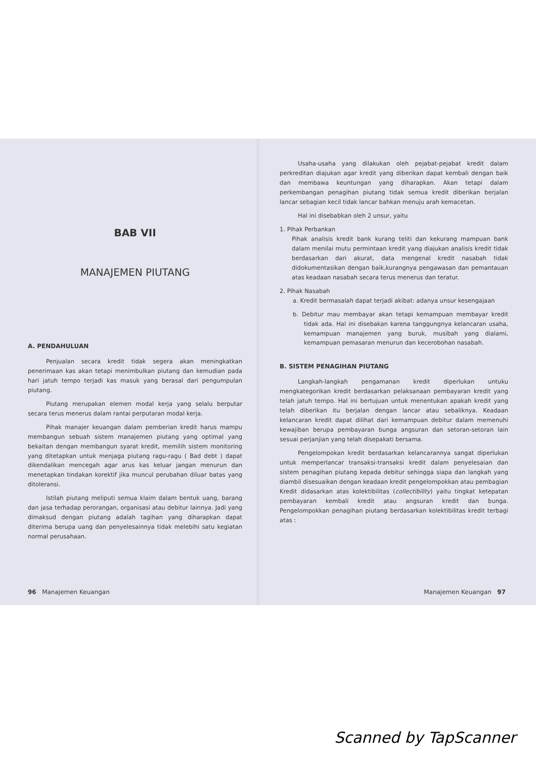BAB VII
MANAJEMEN PIUTANG
A. PENDAHULUAN
Penjualan secara kredit tidak segera akan meningkatkan penerimaan kas akan tetapi menimbulkan piutang dan kemudian pada hari jatuh tempo terjadi kas masuk yang berasal dari pengumpulan piutang.
Piutang merupakan elemen modal kerja yang selalu berputar secara terus menerus dalam rantai perputaran modal kerja.
Pihak manajer keuangan dalam pemberian kredit harus mampu membangun sebuah sistem manajemen piutang yang optimal yang bekaitan dengan membangun syarat kredit, memilih sistem monitoring yang ditetapkan untuk menjaga piutang ragu-ragu ( Bad debt ) dapat dikendalikan mencegah agar arus kas keluar jangan menurun dan menetapkan tindakan korektif jika muncul perubahan diluar batas yang ditoleransi.
Istilah piutang meliputi semua klaim dalam bentuk uang, barang dan jasa terhadap perorangan, organisasi atau debitur lainnya. Jadi yang dimaksud dengan piutang adalah tagihan yang diharapkan dapat diterima berupa uang dan penyelesainnya tidak melebihi satu kegiatan normal perusahaan.
96 Manajemen Keuangan
Usaha-usaha yang dilakukan oleh pejabat-pejabat kredit dalam perkreditan diajukan agar kredit yang diberikan dapat kembali dengan baik dan membawa keuntungan yang diharapkan. Akan tetapi dalam perkembangan penagihan piutang tidak semua kredit diberikan berjalan lancar sebagian kecil tidak lancar bahkan menuju arah kemacetan.
Hal ini disebabkan oleh 2 unsur, yaitu
1. Pihak Perbankan
Pihak analisis kredit bank kurang teliti dan kekurang mampuan bank dalam menilai mutu permintaan kredit yang diajukan analisis kredit tidak berdasarkan dari akurat, data mengenal kredit nasabah tidak didokumentasikan dengan baik,kurangnya pengawasan dan pemantauan atas keadaan nasabah secara terus menerus dan teratur.
2. Pihak Nasabah
a. Kredit bermasalah dapat terjadi akibat: adanya unsur kesengajaan
b. Debitur mau membayar akan tetapi kemampuan membayar kredit tidak ada. Hal ini disebakan karena tanggungnya kelancaran usaha, kemampuan manajemen yang buruk, musibah yang dialami, kemampuan pemasaran menurun dan kecerobohan nasabah.
B. SISTEM PENAGIHAN PIUTANG
Langkah-langkah pengamanan kredit diperlukan untuku mengkategorikan kredit berdasarkan pelaksanaan pembayaran kredit yang telah jatuh tempo. Hal ini bertujuan untuk menentukan apakah kredit yang telah diberikan itu berjalan dengan lancar atau sebaliknya. Keadaan kelancaran kredit dapat dilihat dari kemampuan debitur dalam memenuhi kewajiban berupa pembayaran bunga angsuran dan setoran-setoran lain sesuai perjanjian yang telah disepakati bersama.
Pengelompokan kredit berdasarkan kelancarannya sangat diperlukan untuk memperlancar transaksi-transaksi kredit dalam penyelesaian dan sistem penagihan piutang kepada debitur sehingga siapa dan langkah yang diambil disesuaikan dengan keadaan kredit pengelompokkan atau pembagian Kredit didasarkan atas kolektibilitas (collectibility) yaitu tingkat ketepatan pembayaran kembali kredit atau angsuran kredit dan bunga. Pengelompokkan penagihan piutang berdasarkan kolektibilitas kredit terbagi atas :
Manajemen Keuangan 97
Scanned by TapScanner